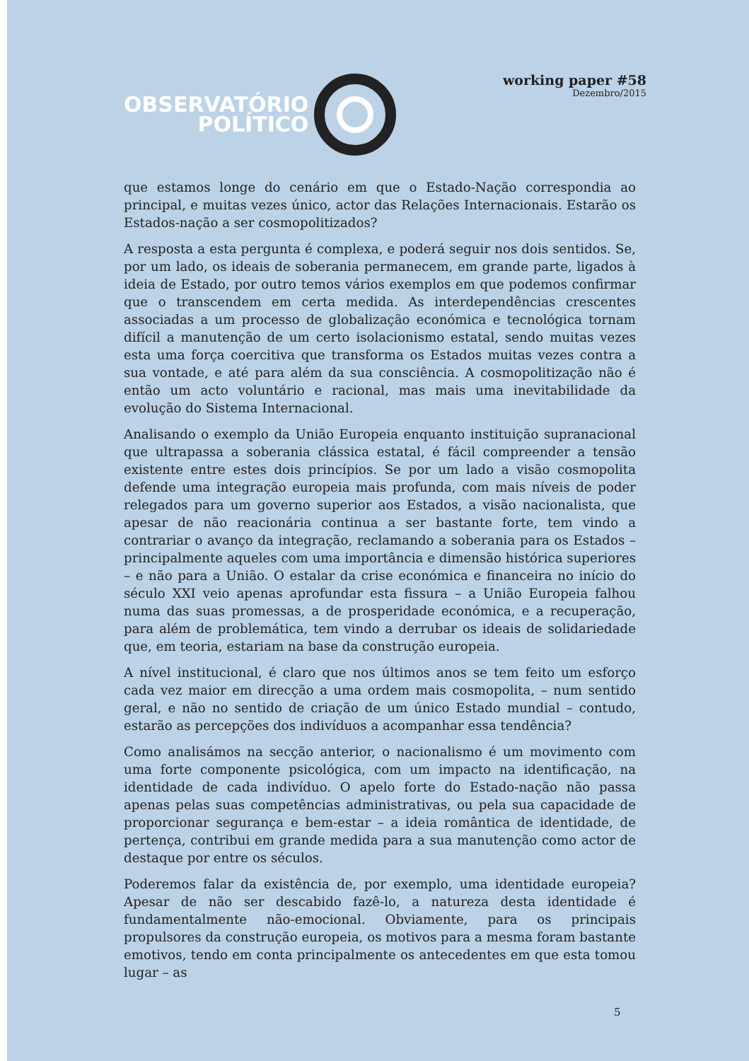OBSERVATÓRIO
POLÍTICO
working paper #58
Dezembro/2015
que estamos longe do cenário em que o Estado-Nação correspondia ao principal, e muitas vezes único, actor das Relações Internacionais. Estarão os Estados-nação a ser cosmopolitizados?
A resposta a esta pergunta é complexa, e poderá seguir nos dois sentidos. Se, por um lado, os ideais de soberania permanecem, em grande parte, ligados à ideia de Estado, por outro temos vários exemplos em que podemos confirmar que o transcendem em certa medida. As interdependências crescentes associadas a um processo de globalização económica e tecnológica tornam difícil a manutenção de um certo isolacionismo estatal, sendo muitas vezes esta uma força coercitiva que transforma os Estados muitas vezes contra a sua vontade, e até para além da sua consciência. A cosmopolitização não é então um acto voluntário e racional, mas mais uma inevitabilidade da evolução do Sistema Internacional.
Analisando o exemplo da União Europeia enquanto instituição supranacional que ultrapassa a soberania clássica estatal, é fácil compreender a tensão existente entre estes dois princípios. Se por um lado a visão cosmopolita defende uma integração europeia mais profunda, com mais níveis de poder relegados para um governo superior aos Estados, a visão nacionalista, que apesar de não reacionária continua a ser bastante forte, tem vindo a contrariar o avanço da integração, reclamando a soberania para os Estados – principalmente aqueles com uma importância e dimensão histórica superiores – e não para a União. O estalar da crise económica e financeira no início do século XXI veio apenas aprofundar esta fissura – a União Europeia falhou numa das suas promessas, a de prosperidade económica, e a recuperação, para além de problemática, tem vindo a derrubar os ideais de solidariedade que, em teoria, estariam na base da construção europeia.
A nível institucional, é claro que nos últimos anos se tem feito um esforço cada vez maior em direcção a uma ordem mais cosmopolita, – num sentido geral, e não no sentido de criação de um único Estado mundial – contudo, estarão as percepções dos indivíduos a acompanhar essa tendência?
Como analisámos na secção anterior, o nacionalismo é um movimento com uma forte componente psicológica, com um impacto na identificação, na identidade de cada indivíduo. O apelo forte do Estado-nação não passa apenas pelas suas competências administrativas, ou pela sua capacidade de proporcionar segurança e bem-estar – a ideia romântica de identidade, de pertença, contribui em grande medida para a sua manutenção como actor de destaque por entre os séculos.
Poderemos falar da existência de, por exemplo, uma identidade europeia? Apesar de não ser descabido fazê-lo, a natureza desta identidade é fundamentalmente não-emocional. Obviamente, para os principais propulsores da construção europeia, os motivos para a mesma foram bastante emotivos, tendo em conta principalmente os antecedentes em que esta tomou lugar – as
5